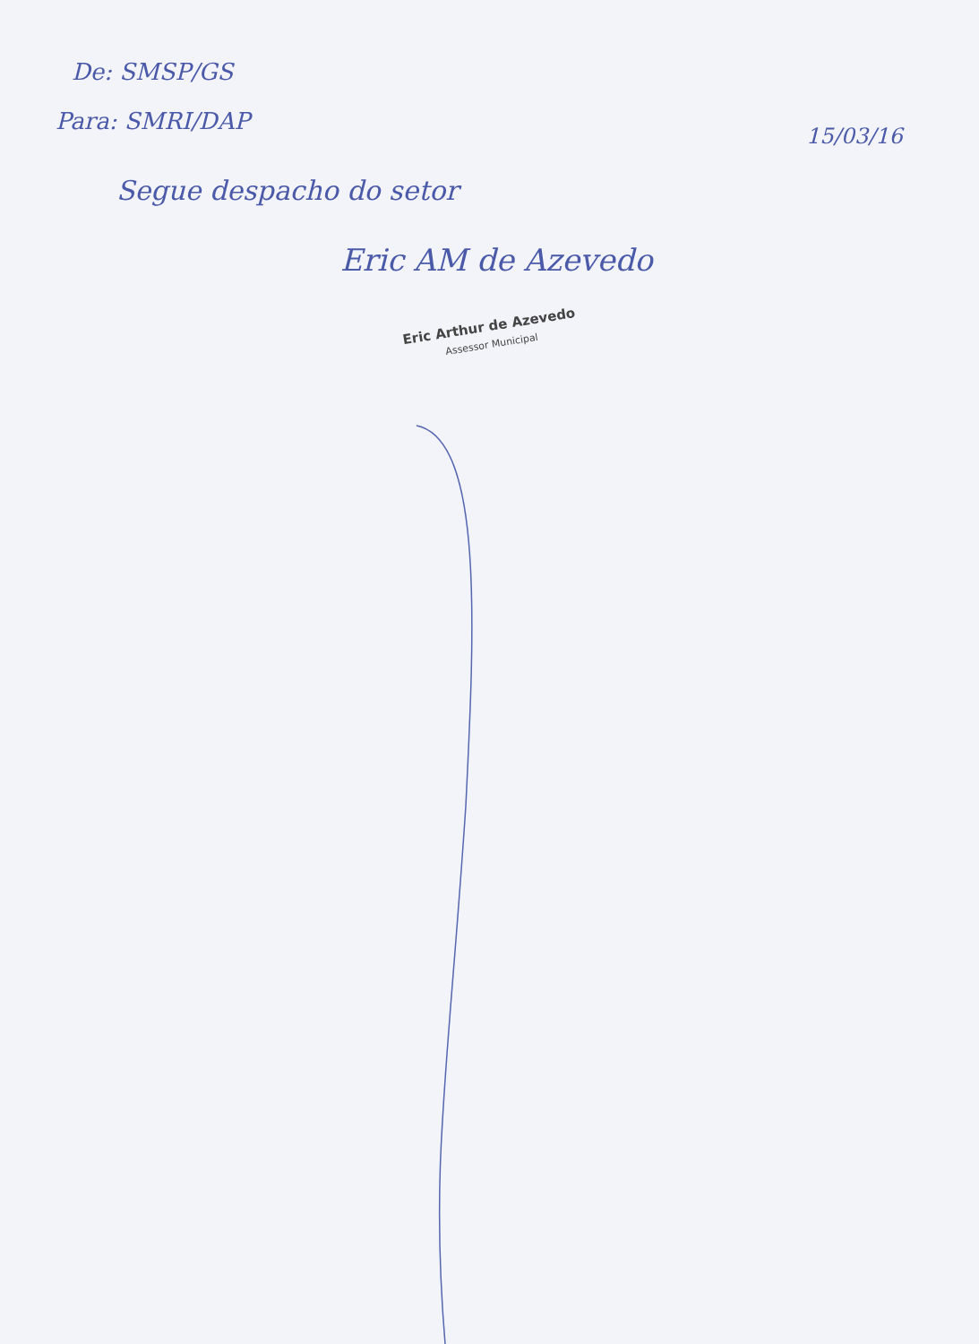De: SMSP/GS
Para: SMRI/DAP
15/03/16
Segue despacho do setor
Eric AM de Azevedo
Eric Arthur de Azevedo
Assessor Municipal